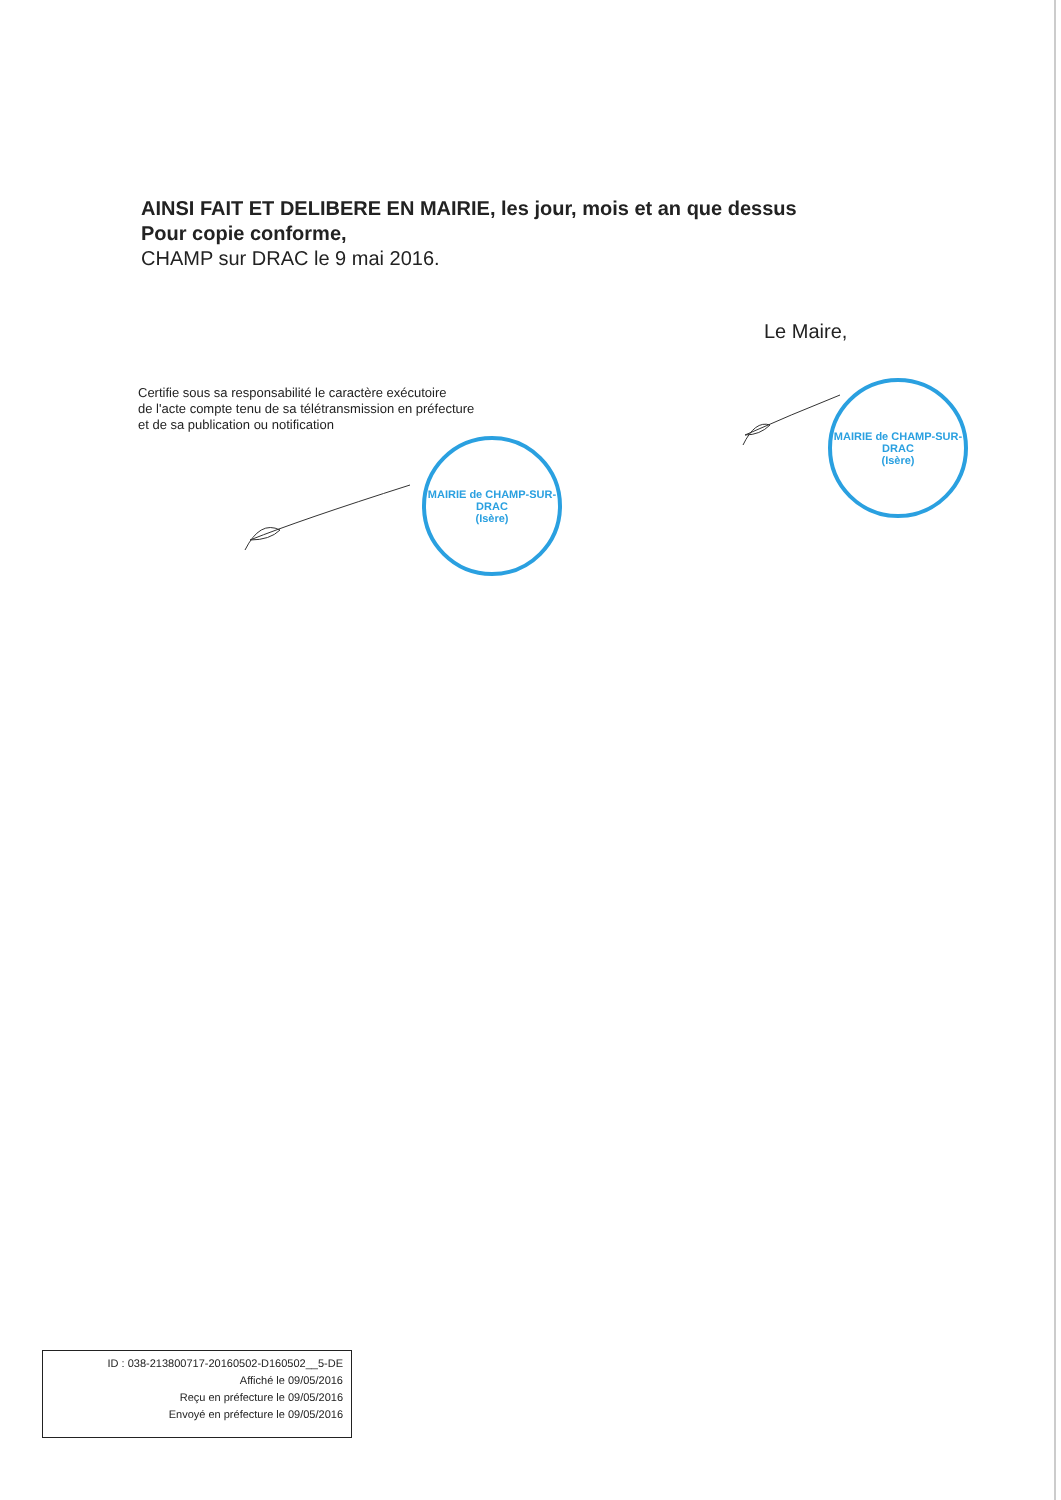AINSI FAIT ET DELIBERE EN MAIRIE, les jour, mois et an que dessus
Pour copie conforme,
CHAMP sur DRAC le 9 mai 2016.
Le Maire,
Certifie sous sa responsabilité le caractère exécutoire
de l'acte compte tenu de sa télétransmission en préfecture
et de sa publication ou notification
MAIRIE de CHAMP-SUR-DRAC
(Isère)
MAIRIE de CHAMP-SUR-DRAC
(Isère)
ID : 038-213800717-20160502-D160502__5-DE
Affiché le 09/05/2016
Reçu en préfecture le 09/05/2016
Envoyé en préfecture le 09/05/2016